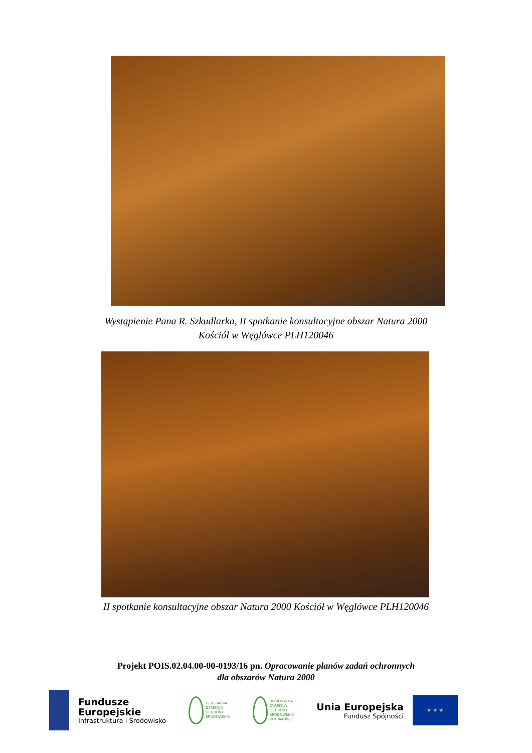Wystąpienie Pana R. Szkudlarka, II spotkanie konsultacyjne obszar Natura 2000
Kościół w Węglówce PLH120046
II spotkanie konsultacyjne obszar Natura 2000 Kościół w Węglówce PLH120046
Projekt POIS.02.04.00-00-0193/16 pn. Opracowanie planów zadań ochronnych
dla obszarów Natura 2000
Fundusze
Europejskie
Infrastruktura i Środowisko
GENERALNA
DYREKCJA
OCHRONY
ŚRODOWISKA
REGIONALNA
DYREKCJA
OCHRONY
ŚRODOWISKA
W KRAKOWIE
Unia Europejska
Fundusz Spójności
★ ★ ★